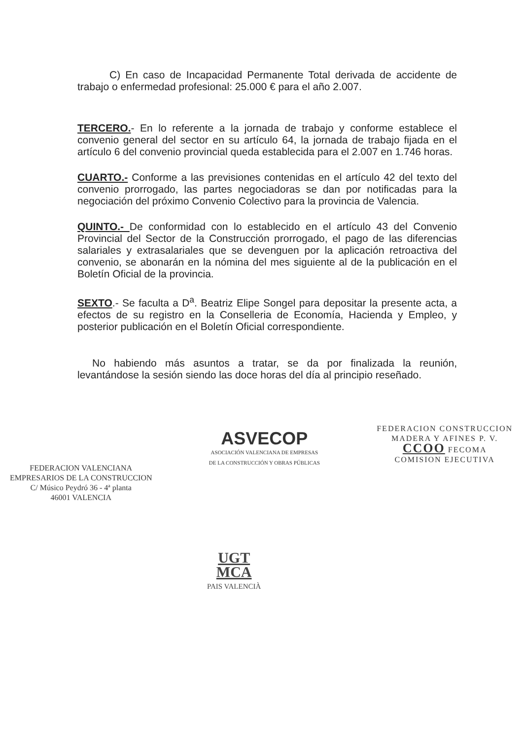C) En caso de Incapacidad Permanente Total derivada de accidente de trabajo o enfermedad profesional: 25.000 € para el año 2.007.
TERCERO.- En lo referente a la jornada de trabajo y conforme establece el convenio general del sector en su artículo 64, la jornada de trabajo fijada en el artículo 6 del convenio provincial queda establecida para el 2.007 en 1.746 horas.
CUARTO.- Conforme a las previsiones contenidas en el artículo 42 del texto del convenio prorrogado, las partes negociadoras se dan por notificadas para la negociación del próximo Convenio Colectivo para la provincia de Valencia.
QUINTO.- De conformidad con lo establecido en el artículo 43 del Convenio Provincial del Sector de la Construcción prorrogado, el pago de las diferencias salariales y extrasalariales que se devenguen por la aplicación retroactiva del convenio, se abonarán en la nómina del mes siguiente al de la publicación en el Boletín Oficial de la provincia.
SEXTO.- Se faculta a D<sup>a</sup>. Beatriz Elipe Songel para depositar la presente acta, a efectos de su registro en la Conselleria de Economía, Hacienda y Empleo, y posterior publicación en el Boletín Oficial correspondiente.
No habiendo más asuntos a tratar, se da por finalizada la reunión, levantándose la sesión siendo las doce horas del día al principio reseñado.
FEDERACION VALENCIANA
EMPRESARIOS DE LA CONSTRUCCION
C/ Músico Peydró 36 - 4ª planta
46001 VALENCIA
ASVECOP
ASOCIACIÓN VALENCIANA DE EMPRESAS
DE LA CONSTRUCCIÓN Y OBRAS PÚBLICAS
FEDERACION CONSTRUCCION
MADERA Y AFINES P. V.
CCOO FECOMA
COMISION EJECUTIVA
UGT
MCA
PAIS VALENCIÀ